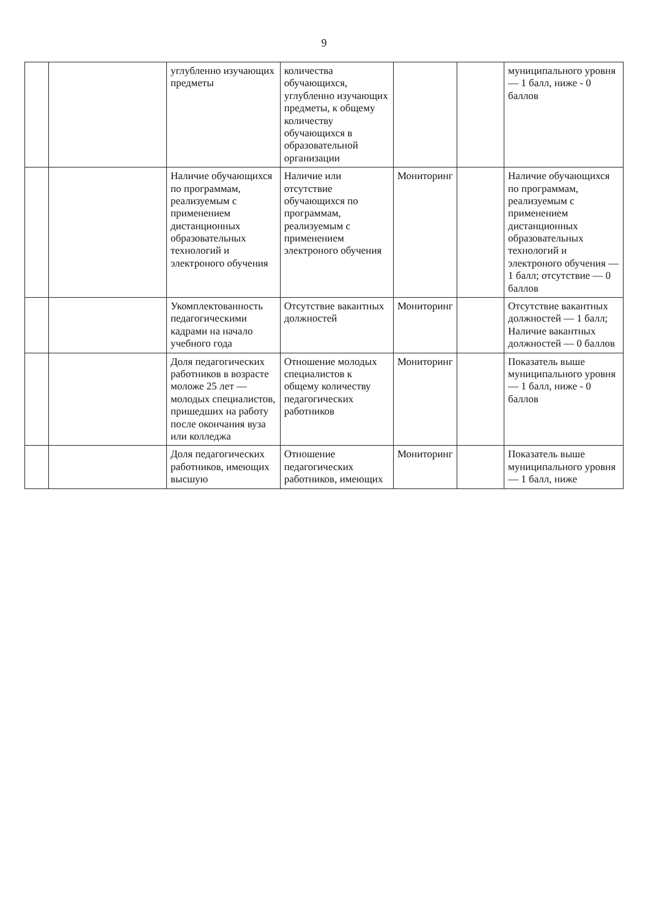9
| | | углубленно изучающих предметы | количества обучающихся, углубленно изучающих предметы, к общему количеству обучающихся в образовательной организации | | | муниципального уровня — 1 балл, ниже - 0 баллов |
| | | Наличие обучающихся по программам, реализуемым с применением дистанционных образовательных технологий и электроного обучения | Наличие или отсутствие обучающихся по программам, реализуемым с применением электроного обучения | Мониторинг | | Наличие обучающихся по программам, реализуемым с применением дистанционных образовательных технологий и электроного обучения — 1 балл; отсутствие — 0 баллов |
| | | Укомплектованность педагогическими кадрами на начало учебного года | Отсутствие вакантных должностей | Мониторинг | | Отсутствие вакантных должностей — 1 балл; Наличие вакантных должностей — 0 баллов |
| | | Доля педагогических работников в возрасте моложе 25 лет — молодых специалистов, пришедших на работу после окончания вуза или колледжа | Отношение молодых специалистов к общему количеству педагогических работников | Мониторинг | | Показатель выше муниципального уровня — 1 балл, ниже - 0 баллов |
| | | Доля педагогических работников, имеющих высшую | Отношение педагогических работников, имеющих | Мониторинг | | Показатель выше муниципального уровня — 1 балл, ниже |